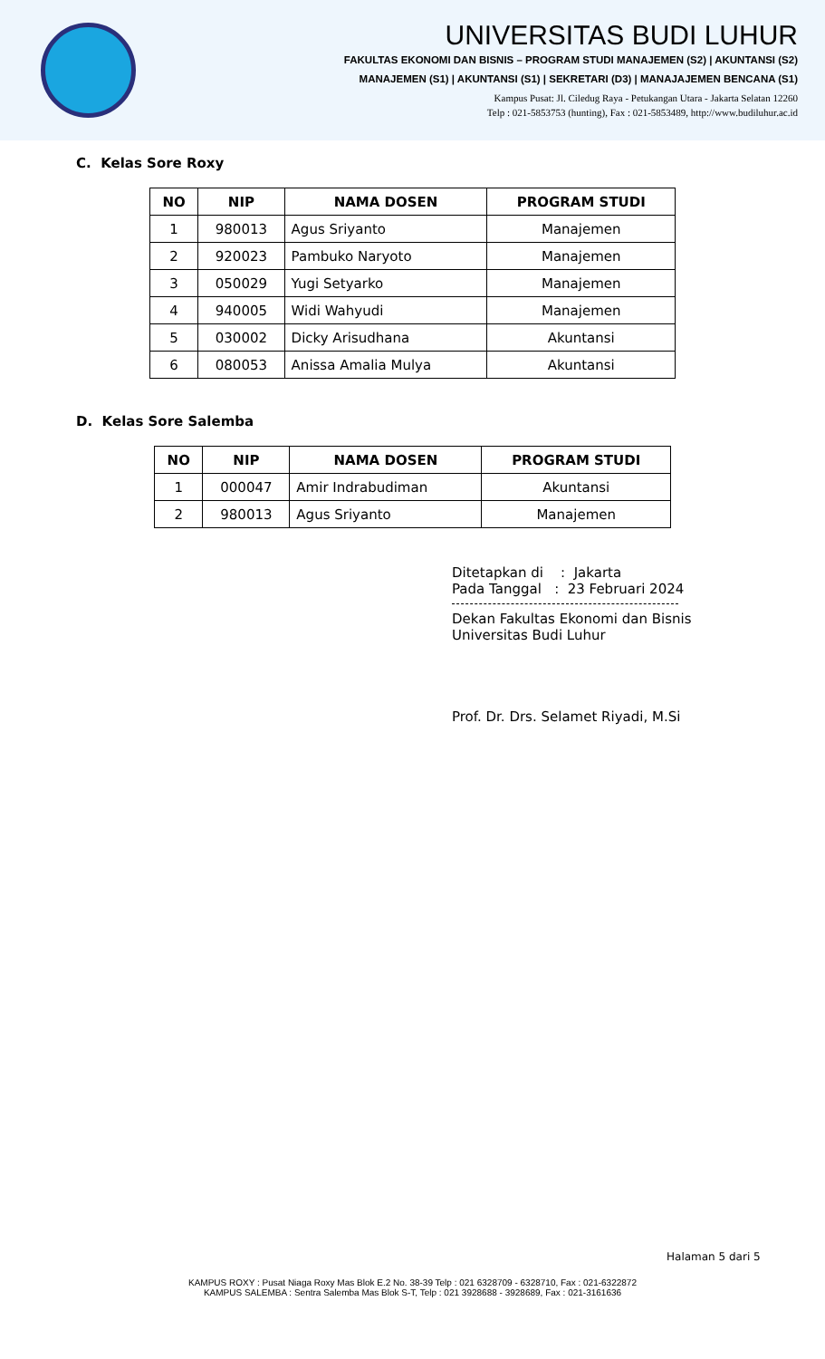UNIVERSITAS BUDI LUHUR
FAKULTAS EKONOMI DAN BISNIS – PROGRAM STUDI MANAJEMEN (S2) | AKUNTANSI (S2)
MANAJEMEN (S1) | AKUNTANSI (S1) | SEKRETARI (D3) | MANAJAJEMEN BENCANA (S1)
Kampus Pusat: Jl. Ciledug Raya - Petukangan Utara - Jakarta Selatan 12260
Telp : 021-5853753 (hunting), Fax : 021-5853489, http://www.budiluhur.ac.id
C. Kelas Sore Roxy
| NO | NIP | NAMA DOSEN | PROGRAM STUDI |
| --- | --- | --- | --- |
| 1 | 980013 | Agus Sriyanto | Manajemen |
| 2 | 920023 | Pambuko Naryoto | Manajemen |
| 3 | 050029 | Yugi Setyarko | Manajemen |
| 4 | 940005 | Widi Wahyudi | Manajemen |
| 5 | 030002 | Dicky Arisudhana | Akuntansi |
| 6 | 080053 | Anissa Amalia Mulya | Akuntansi |
D. Kelas Sore Salemba
| NO | NIP | NAMA DOSEN | PROGRAM STUDI |
| --- | --- | --- | --- |
| 1 | 000047 | Amir Indrabudiman | Akuntansi |
| 2 | 980013 | Agus Sriyanto | Manajemen |
Ditetapkan di : Jakarta
Pada Tanggal : 23 Februari 2024
Dekan Fakultas Ekonomi dan Bisnis
Universitas Budi Luhur
Prof. Dr. Drs. Selamet Riyadi, M.Si
Halaman 5 dari 5
KAMPUS ROXY : Pusat Niaga Roxy Mas Blok E.2 No. 38-39 Telp : 021 6328709 - 6328710, Fax : 021-6322872
KAMPUS SALEMBA : Sentra Salemba Mas Blok S-T, Telp : 021 3928688 - 3928689, Fax : 021-3161636